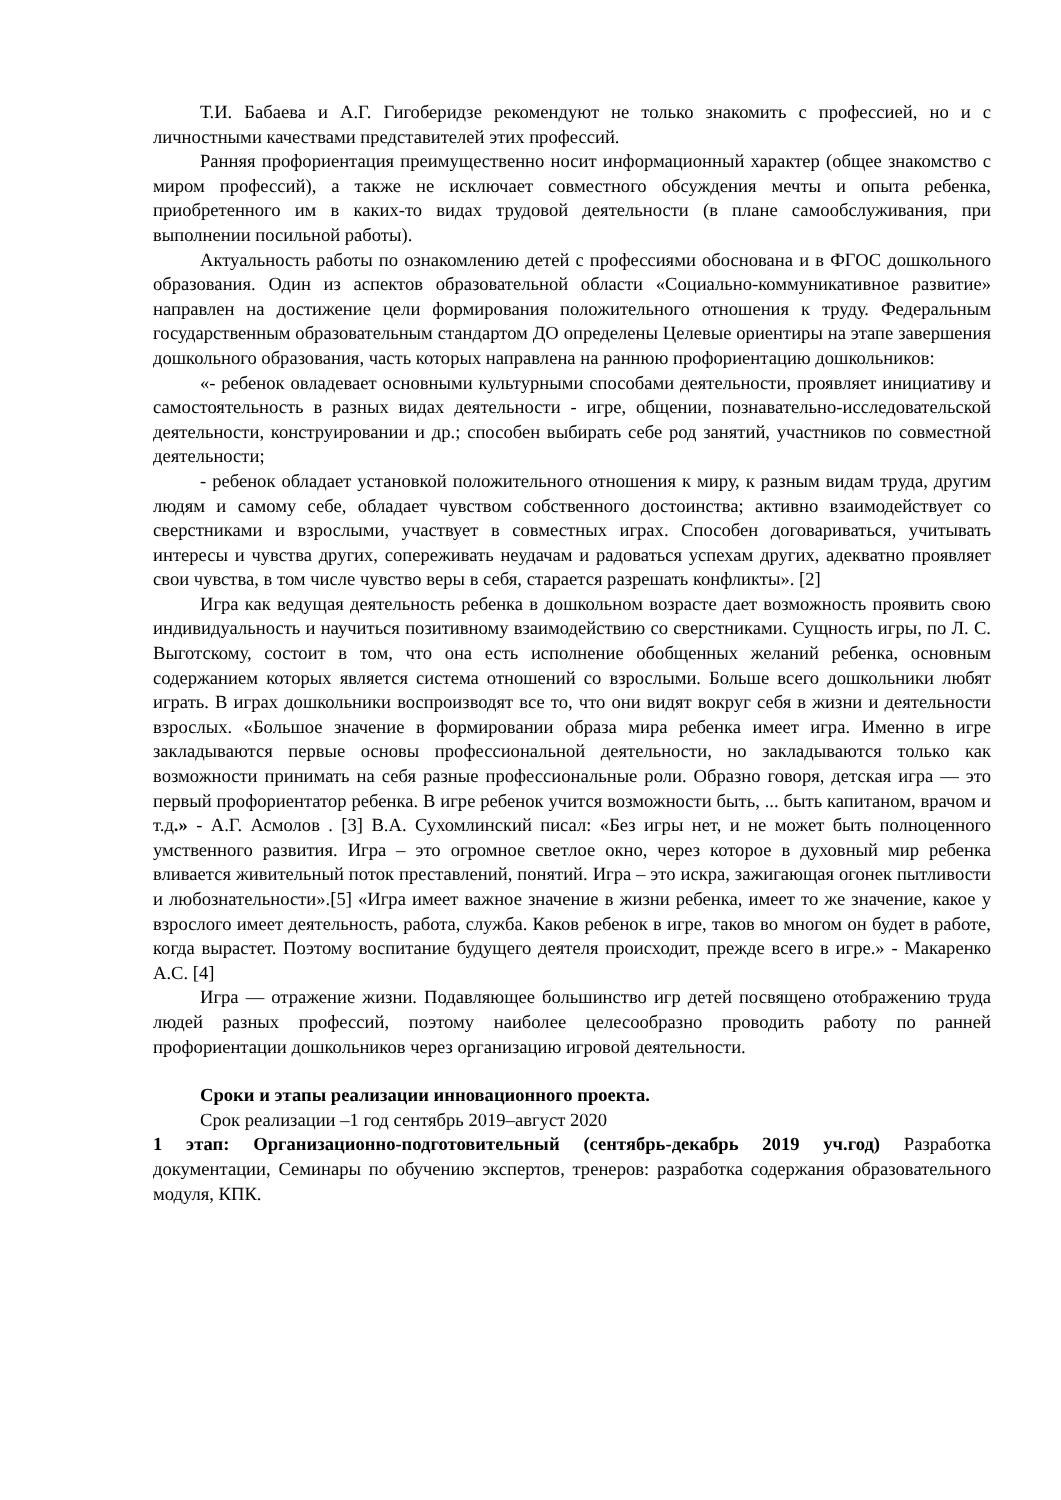Т.И. Бабаева и А.Г. Гигоберидзе рекомендуют не только знакомить с профессией, но и с личностными качествами представителей этих профессий.
Ранняя профориентация преимущественно носит информационный характер (общее знакомство с миром профессий), а также не исключает совместного обсуждения мечты и опыта ребенка, приобретенного им в каких-то видах трудовой деятельности (в плане самообслуживания, при выполнении посильной работы).
Актуальность работы по ознакомлению детей с профессиями обоснована и в ФГОС дошкольного образования. Один из аспектов образовательной области «Социально-коммуникативное развитие» направлен на достижение цели формирования положительного отношения к труду. Федеральным государственным образовательным стандартом ДО определены Целевые ориентиры на этапе завершения дошкольного образования, часть которых направлена на раннюю профориентацию дошкольников:
«- ребенок овладевает основными культурными способами деятельности, проявляет инициативу и самостоятельность в разных видах деятельности - игре, общении, познавательно-исследовательской деятельности, конструировании и др.; способен выбирать себе род занятий, участников по совместной деятельности;
- ребенок обладает установкой положительного отношения к миру, к разным видам труда, другим людям и самому себе, обладает чувством собственного достоинства; активно взаимодействует со сверстниками и взрослыми, участвует в совместных играх. Способен договариваться, учитывать интересы и чувства других, сопереживать неудачам и радоваться успехам других, адекватно проявляет свои чувства, в том числе чувство веры в себя, старается разрешать конфликты». [2]
Игра как ведущая деятельность ребенка в дошкольном возрасте дает возможность проявить свою индивидуальность и научиться позитивному взаимодействию со сверстниками. Сущность игры, по Л. С. Выготскому, состоит в том, что она есть исполнение обобщенных желаний ребенка, основным содержанием которых является система отношений со взрослыми. Больше всего дошкольники любят играть. В играх дошкольники воспроизводят все то, что они видят вокруг себя в жизни и деятельности взрослых. «Большое значение в формировании образа мира ребенка имеет игра. Именно в игре закладываются первые основы профессиональной деятельности, но закладываются только как возможности принимать на себя разные профессиональные роли. Образно говоря, детская игра — это первый профориентатор ребенка. В игре ребенок учится возможности быть, ... быть капитаном, врачом и т.д.» - А.Г. Асмолов . [3] В.А. Сухомлинский писал: «Без игры нет, и не может быть полноценного умственного развития. Игра – это огромное светлое окно, через которое в духовный мир ребенка вливается живительный поток преставлений, понятий. Игра – это искра, зажигающая огонек пытливости и любознательности».[5] «Игра имеет важное значение в жизни ребенка, имеет то же значение, какое у взрослого имеет деятельность, работа, служба. Каков ребенок в игре, таков во многом он будет в работе, когда вырастет. Поэтому воспитание будущего деятеля происходит, прежде всего в игре.» - Макаренко А.С. [4]
Игра — отражение жизни. Подавляющее большинство игр детей посвящено отображению труда людей разных профессий, поэтому наиболее целесообразно проводить работу по ранней профориентации дошкольников через организацию игровой деятельности.
Сроки и этапы реализации инновационного проекта.
Срок реализации –1 год сентябрь 2019–август 2020
1 этап: Организационно-подготовительный (сентябрь-декабрь 2019 уч.год) Разработка документации, Семинары по обучению экспертов, тренеров: разработка содержания образовательного модуля, КПК.